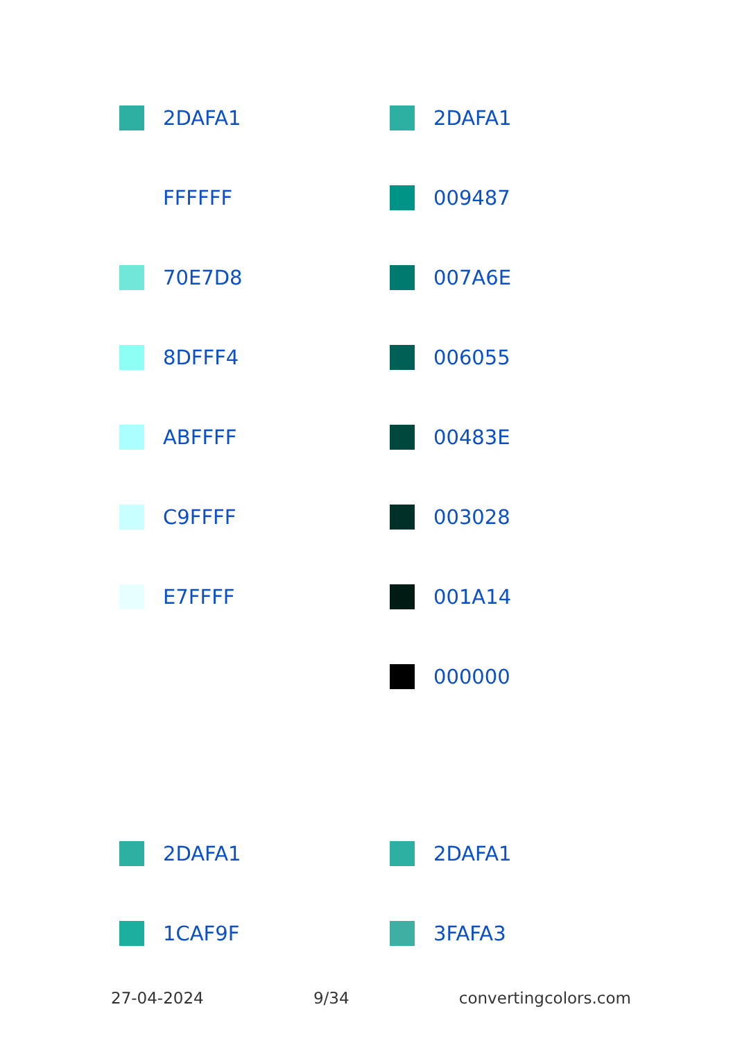2DAFA1
FFFFFF
70E7D8
8DFFF4
ABFFFF
C9FFFF
E7FFFF
2DAFA1
009487
007A6E
006055
00483E
003028
001A14
000000
2DAFA1
1CAF9F
2DAFA1
3FAFA3
27-04-2024 9/34 convertingcolors.com